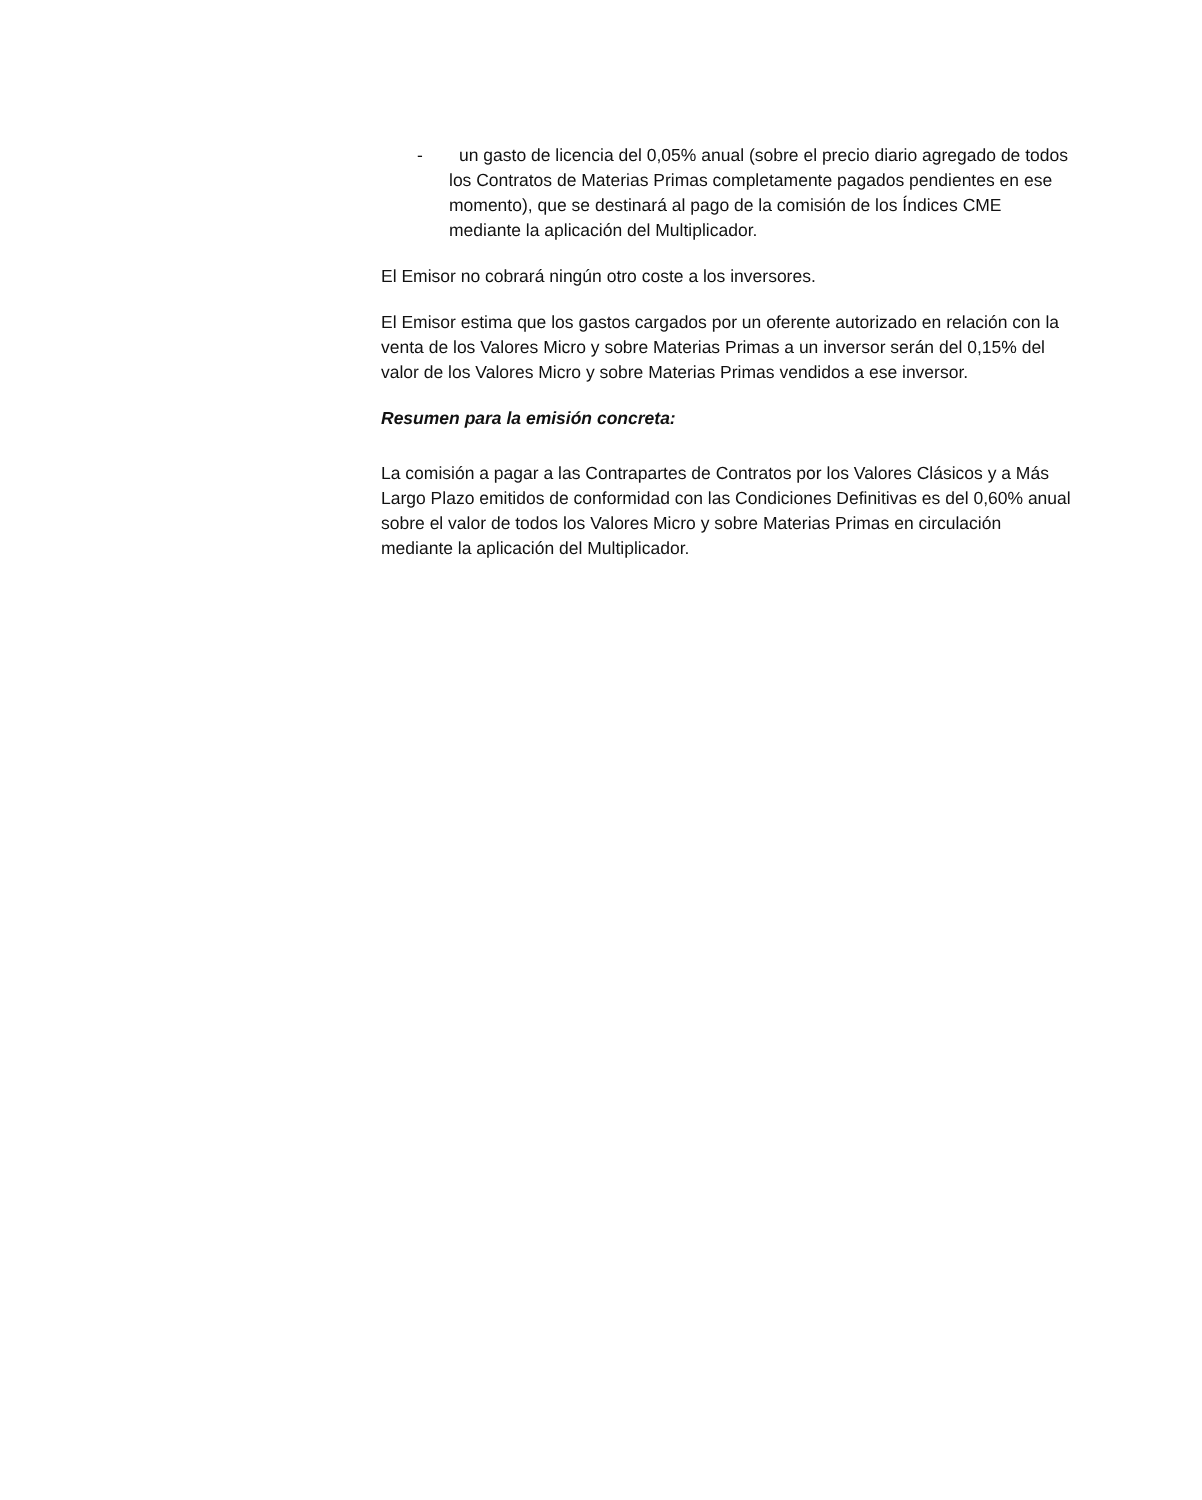- un gasto de licencia del 0,05% anual (sobre el precio diario agregado de todos los Contratos de Materias Primas completamente pagados pendientes en ese momento), que se destinará al pago de la comisión de los Índices CME mediante la aplicación del Multiplicador.
El Emisor no cobrará ningún otro coste a los inversores.
El Emisor estima que los gastos cargados por un oferente autorizado en relación con la venta de los Valores Micro y sobre Materias Primas a un inversor serán del 0,15% del valor de los Valores Micro y sobre Materias Primas vendidos a ese inversor.
Resumen para la emisión concreta:
La comisión a pagar a las Contrapartes de Contratos por los Valores Clásicos y a Más Largo Plazo emitidos de conformidad con las Condiciones Definitivas es del 0,60% anual sobre el valor de todos los Valores Micro y sobre Materias Primas en circulación mediante la aplicación del Multiplicador.